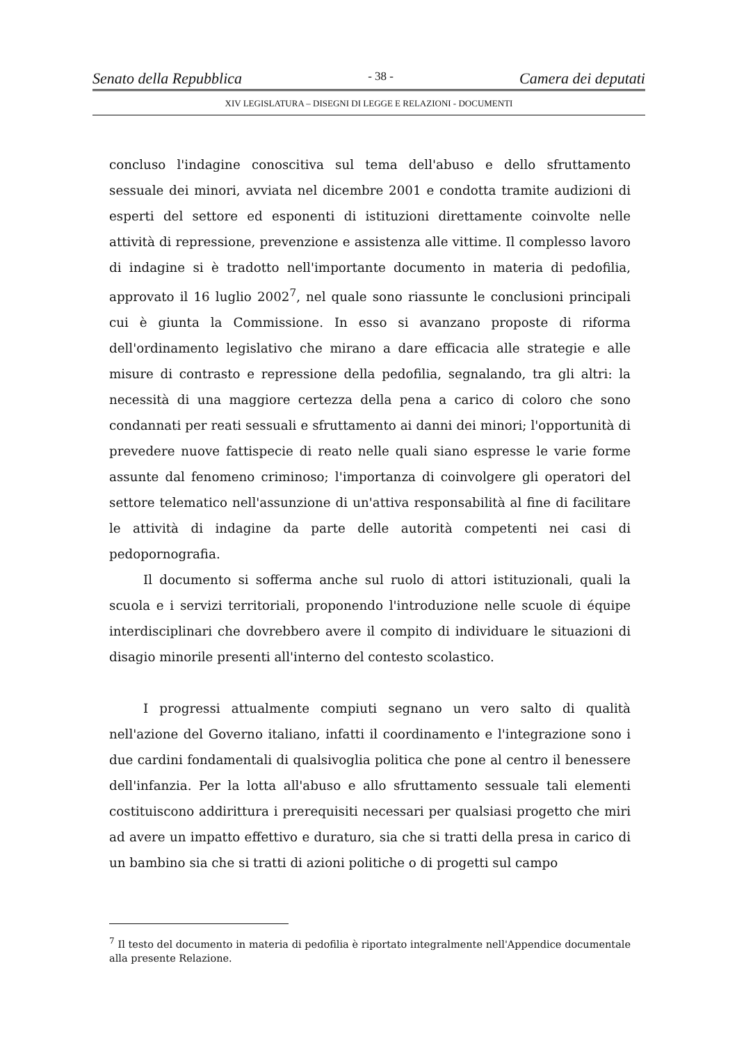Senato della Repubblica - 38 - Camera dei deputati
XIV LEGISLATURA – DISEGNI DI LEGGE E RELAZIONI - DOCUMENTI
concluso l'indagine conoscitiva sul tema dell'abuso e dello sfruttamento sessuale dei minori, avviata nel dicembre 2001 e condotta tramite audizioni di esperti del settore ed esponenti di istituzioni direttamente coinvolte nelle attività di repressione, prevenzione e assistenza alle vittime. Il complesso lavoro di indagine si è tradotto nell'importante documento in materia di pedofilia, approvato il 16 luglio 2002<sup>7</sup>, nel quale sono riassunte le conclusioni principali cui è giunta la Commissione. In esso si avanzano proposte di riforma dell'ordinamento legislativo che mirano a dare efficacia alle strategie e alle misure di contrasto e repressione della pedofilia, segnalando, tra gli altri: la necessità di una maggiore certezza della pena a carico di coloro che sono condannati per reati sessuali e sfruttamento ai danni dei minori; l'opportunità di prevedere nuove fattispecie di reato nelle quali siano espresse le varie forme assunte dal fenomeno criminoso; l'importanza di coinvolgere gli operatori del settore telematico nell'assunzione di un'attiva responsabilità al fine di facilitare le attività di indagine da parte delle autorità competenti nei casi di pedopornografia.
Il documento si sofferma anche sul ruolo di attori istituzionali, quali la scuola e i servizi territoriali, proponendo l'introduzione nelle scuole di équipe interdisciplinari che dovrebbero avere il compito di individuare le situazioni di disagio minorile presenti all'interno del contesto scolastico.
I progressi attualmente compiuti segnano un vero salto di qualità nell'azione del Governo italiano, infatti il coordinamento e l'integrazione sono i due cardini fondamentali di qualsivoglia politica che pone al centro il benessere dell'infanzia. Per la lotta all'abuso e allo sfruttamento sessuale tali elementi costituiscono addirittura i prerequisiti necessari per qualsiasi progetto che miri ad avere un impatto effettivo e duraturo, sia che si tratti della presa in carico di un bambino sia che si tratti di azioni politiche o di progetti sul campo
<sup>7</sup> Il testo del documento in materia di pedofilia è riportato integralmente nell'Appendice documentale alla presente Relazione.